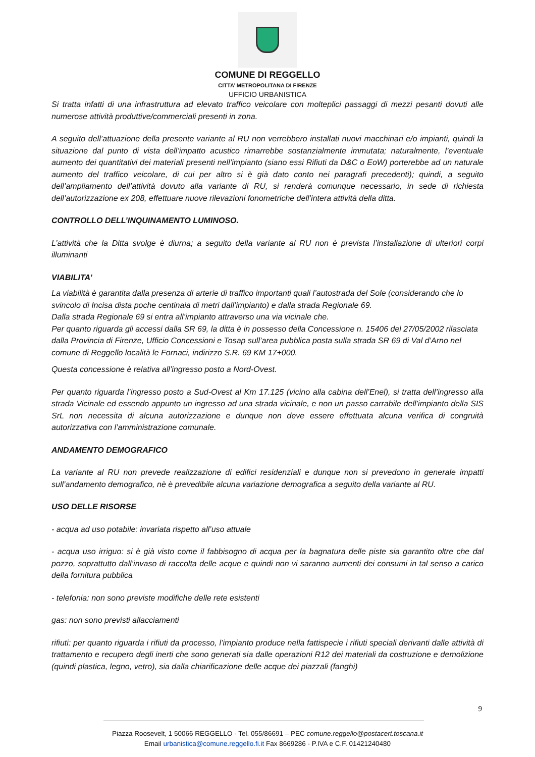COMUNE DI REGGELLO
CITTA’ METROPOLITANA DI FIRENZE
UFFICIO URBANISTICA
Si tratta infatti di una infrastruttura ad elevato traffico veicolare con molteplici passaggi di mezzi pesanti dovuti alle numerose attività produttive/commerciali presenti in zona.
A seguito dell’attuazione della presente variante al RU non verrebbero installati nuovi macchinari e/o impianti, quindi la situazione dal punto di vista dell’impatto acustico rimarrebbe sostanzialmente immutata; naturalmente, l’eventuale aumento dei quantitativi dei materiali presenti nell’impianto (siano essi Rifiuti da D&C o EoW) porterebbe ad un naturale aumento del traffico veicolare, di cui per altro si è già dato conto nei paragrafi precedenti); quindi, a seguito dell’ampliamento dell’attività dovuto alla variante di RU, si renderà comunque necessario, in sede di richiesta dell’autorizzazione ex 208, effettuare nuove rilevazioni fonometriche dell’intera attività della ditta.
CONTROLLO DELL’INQUINAMENTO LUMINOSO.
L’attività che la Ditta svolge è diurna; a seguito della variante al RU non è prevista l’installazione di ulteriori corpi illuminanti
VIABILITA’
La viabilità è garantita dalla presenza di arterie di traffico importanti quali l’autostrada del Sole (considerando che lo svincolo di Incisa dista poche centinaia di metri dall’impianto) e dalla strada Regionale 69.
Dalla strada Regionale 69 si entra all’impianto attraverso una via vicinale che.
Per quanto riguarda gli accessi dalla SR 69, la ditta è in possesso della Concessione n. 15406 del 27/05/2002 rilasciata dalla Provincia di Firenze, Ufficio Concessioni e Tosap sull’area pubblica posta sulla strada SR 69 di Val d’Arno nel comune di Reggello località le Fornaci, indirizzo S.R. 69 KM 17+000.
Questa concessione è relativa all’ingresso posto a Nord-Ovest.
Per quanto riguarda l’ingresso posto a Sud-Ovest al Km 17.125 (vicino alla cabina dell’Enel), si tratta dell’ingresso alla strada Vicinale ed essendo appunto un ingresso ad una strada vicinale, e non un passo carrabile dell’impianto della SIS SrL non necessita di alcuna autorizzazione e dunque non deve essere effettuata alcuna verifica di congruità autorizzativa con l’amministrazione comunale.
ANDAMENTO DEMOGRAFICO
La variante al RU non prevede realizzazione di edifici residenziali e dunque non si prevedono in generale impatti sull’andamento demografico, nè è prevedibile alcuna variazione demografica a seguito della variante al RU.
USO DELLE RISORSE
- acqua ad uso potabile: invariata rispetto all’uso attuale
- acqua uso irriguo: si è già visto come il fabbisogno di acqua per la bagnatura delle piste sia garantito oltre che dal pozzo, soprattutto dall’invaso di raccolta delle acque e quindi non vi saranno aumenti dei consumi in tal senso a carico della fornitura pubblica
- telefonia: non sono previste modifiche delle rete esistenti
gas: non sono previsti allacciamenti
rifiuti: per quanto riguarda i rifiuti da processo, l’impianto produce nella fattispecie i rifiuti speciali derivanti dalle attività di trattamento e recupero degli inerti che sono generati sia dalle operazioni R12 dei materiali da costruzione e demolizione (quindi plastica, legno, vetro), sia dalla chiarificazione delle acque dei piazzali (fanghi)
9
Piazza Roosevelt, 1 50066 REGGELLO - Tel. 055/86691 – PEC comune.reggello@postacert.toscana.it
Email urbanistica@comune.reggello.fi.it Fax 8669286 - P.IVA e C.F. 01421240480